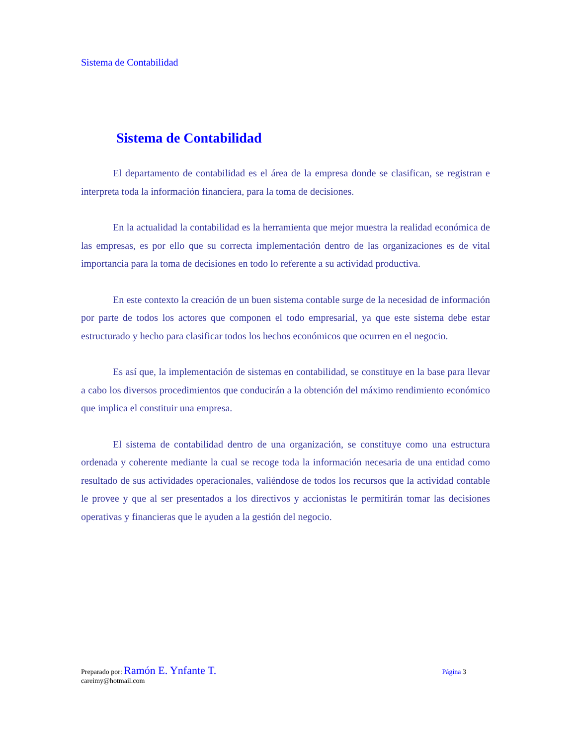Sistema de Contabilidad
Sistema de Contabilidad
El departamento de contabilidad es el área de la empresa donde se clasifican, se registran e interpreta toda la información financiera, para la toma de decisiones.
En la actualidad la contabilidad es la herramienta que mejor muestra la realidad económica de las empresas, es por ello que su correcta implementación dentro de las organizaciones es de vital importancia para la toma de decisiones en todo lo referente a su actividad productiva.
En este contexto la creación de un buen sistema contable surge de la necesidad de información por parte de todos los actores que componen el todo empresarial, ya que este sistema debe estar estructurado y hecho para clasificar todos los hechos económicos que ocurren en el negocio.
Es así que, la implementación de sistemas en contabilidad, se constituye en la base para llevar a cabo los diversos procedimientos que conducirán a la obtención del máximo rendimiento económico que implica el constituir una empresa.
El sistema de contabilidad dentro de una organización, se constituye como una estructura ordenada y coherente mediante la cual se recoge toda la información necesaria de una entidad como resultado de sus actividades operacionales, valiéndose de todos los recursos que la actividad contable le provee y que al ser presentados a los directivos y accionistas le permitirán tomar las decisiones operativas y financieras que le ayuden a la gestión del negocio.
Preparado por: Ramón E. Ynfante T. Página 3
careimy@hotmail.com